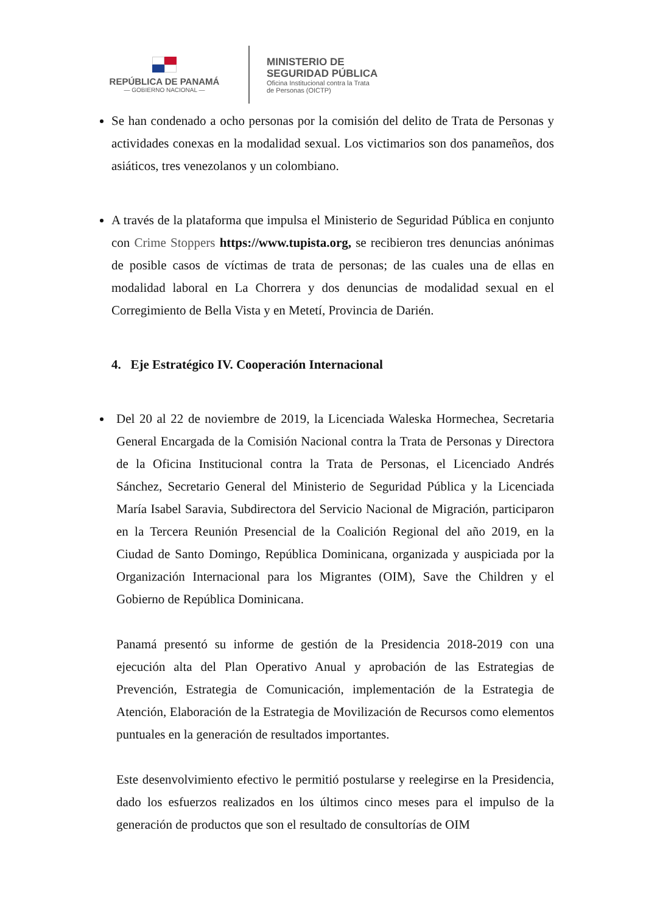REPÚBLICA DE PANAMÁ
— GOBIERNO NACIONAL —
MINISTERIO DE
SEGURIDAD PÚBLICA
Oficina Institucional contra la Trata
de Personas (OICTP)
Se han condenado a ocho personas por la comisión del delito de Trata de Personas y actividades conexas en la modalidad sexual. Los victimarios son dos panameños, dos asiáticos, tres venezolanos y un colombiano.
A través de la plataforma que impulsa el Ministerio de Seguridad Pública en conjunto con Crime Stoppers https://www.tupista.org, se recibieron tres denuncias anónimas de posible casos de víctimas de trata de personas; de las cuales una de ellas en modalidad laboral en La Chorrera y dos denuncias de modalidad sexual en el Corregimiento de Bella Vista y en Metetí, Provincia de Darién.
4. Eje Estratégico IV. Cooperación Internacional
Del 20 al 22 de noviembre de 2019, la Licenciada Waleska Hormechea, Secretaria General Encargada de la Comisión Nacional contra la Trata de Personas y Directora de la Oficina Institucional contra la Trata de Personas, el Licenciado Andrés Sánchez, Secretario General del Ministerio de Seguridad Pública y la Licenciada María Isabel Saravia, Subdirectora del Servicio Nacional de Migración, participaron en la Tercera Reunión Presencial de la Coalición Regional del año 2019, en la Ciudad de Santo Domingo, República Dominicana, organizada y auspiciada por la Organización Internacional para los Migrantes (OIM), Save the Children y el Gobierno de República Dominicana.
Panamá presentó su informe de gestión de la Presidencia 2018-2019 con una ejecución alta del Plan Operativo Anual y aprobación de las Estrategias de Prevención, Estrategia de Comunicación, implementación de la Estrategia de Atención, Elaboración de la Estrategia de Movilización de Recursos como elementos puntuales en la generación de resultados importantes.
Este desenvolvimiento efectivo le permitió postularse y reelegirse en la Presidencia, dado los esfuerzos realizados en los últimos cinco meses para el impulso de la generación de productos que son el resultado de consultorías de OIM